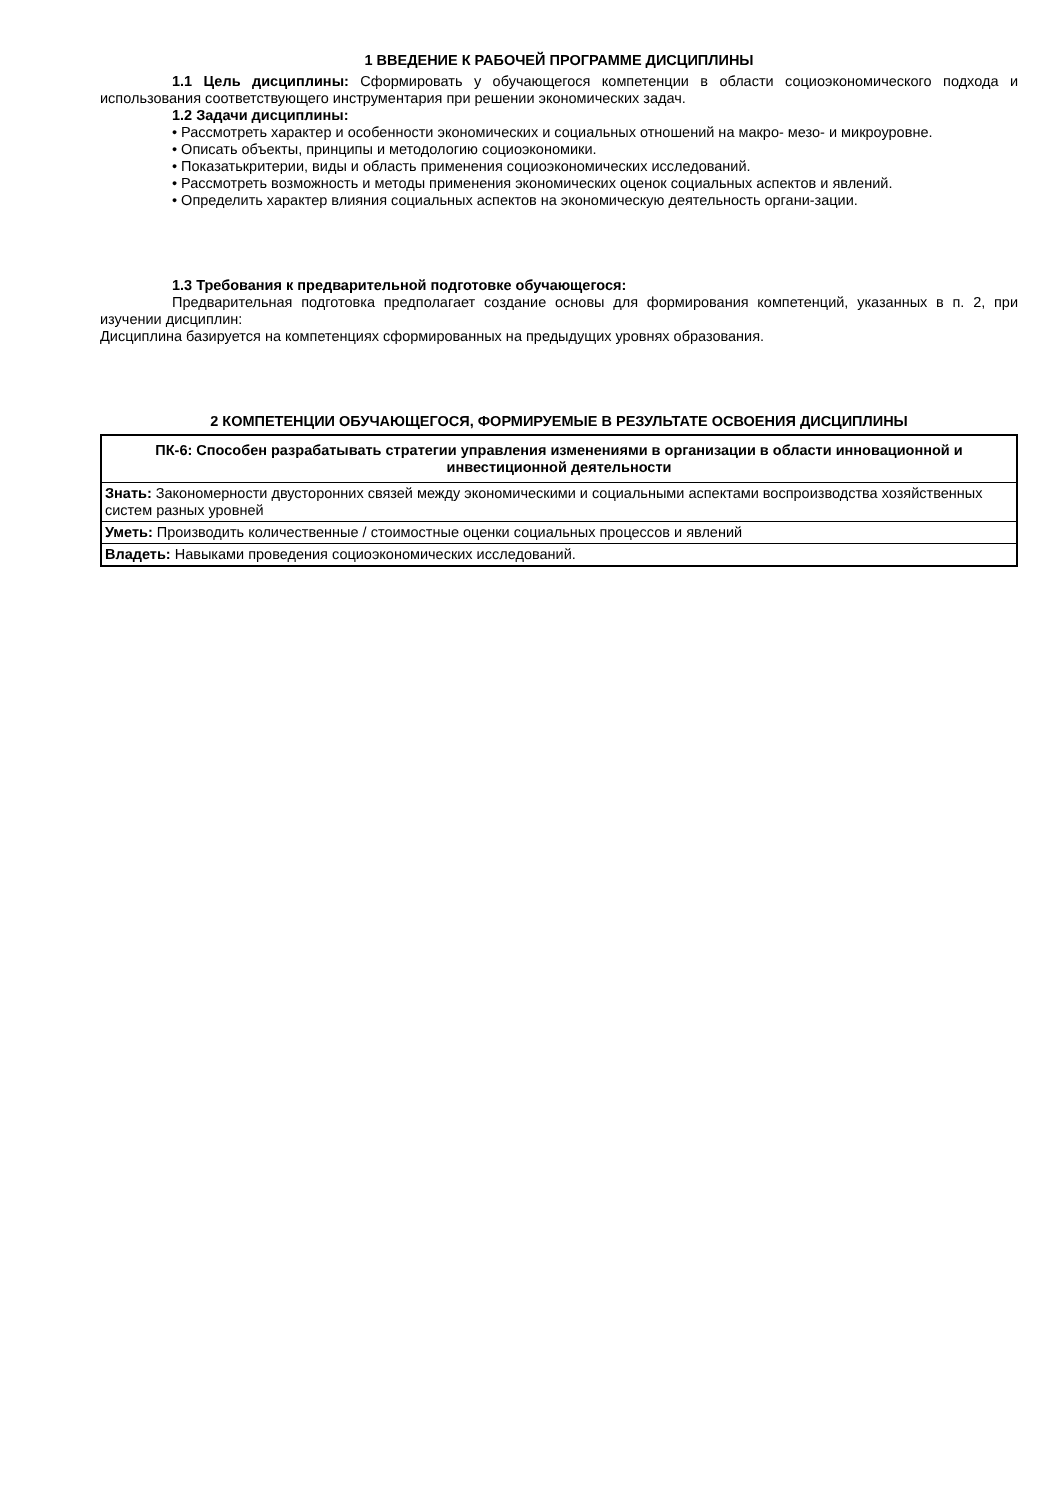1 ВВЕДЕНИЕ К РАБОЧЕЙ ПРОГРАММЕ ДИСЦИПЛИНЫ
1.1 Цель дисциплины: Сформировать у обучающегося компетенции в области социоэкономического подхода и использования соответствующего инструментария при решении экономических задач.
1.2 Задачи дисциплины:
• Рассмотреть характер и особенности экономических и социальных отношений на макро- мезо- и микроуровне.
• Описать объекты, принципы и методологию социоэкономики.
• Показатькритерии, виды и область применения социоэкономических исследований.
• Рассмотреть возможность и методы применения экономических оценок социальных аспектов и явлений.
• Определить характер влияния социальных аспектов на экономическую деятельность органи-зации.
1.3 Требования к предварительной подготовке обучающегося:
Предварительная подготовка предполагает создание основы для формирования компетенций, указанных в п. 2, при изучении дисциплин:
Дисциплина базируется на компетенциях сформированных на предыдущих уровнях образования.
2 КОМПЕТЕНЦИИ ОБУЧАЮЩЕГОСЯ, ФОРМИРУЕМЫЕ В РЕЗУЛЬТАТЕ ОСВОЕНИЯ ДИСЦИПЛИНЫ
| ПК-6: Способен разрабатывать стратегии управления изменениями в организации в области инновационной и инвестиционной деятельности |
| --- |
| Знать: Закономерности двусторонних связей между экономическими и социальными аспектами воспроизводства хозяйственных систем разных уровней |
| Уметь: Производить количественные / стоимостные оценки социальных процессов и явлений |
| Владеть: Навыками проведения социоэкономических исследований. |